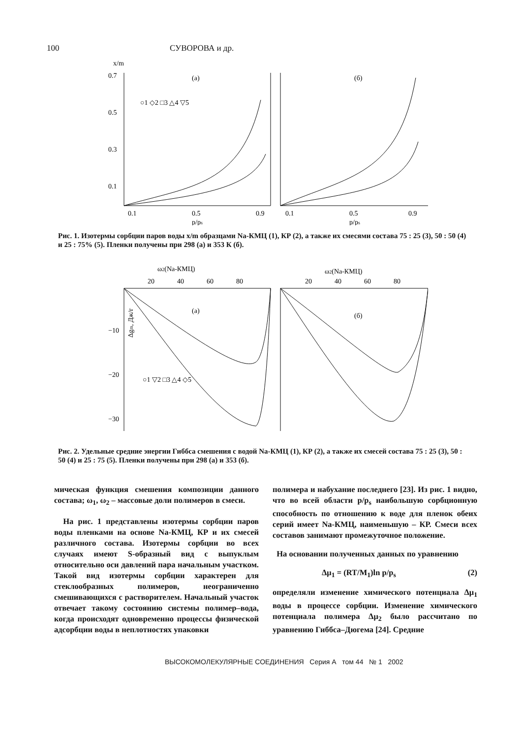100 СУВОРОВА и др.
x/m
0.7
0.5
0.3
0.1
(а)
(б)
○1 ◇2 □3 △4 ▽5
0.1
0.5
0.9
0.1
0.5
0.9
p/ps
p/ps
Рис. 1. Изотермы сорбции паров воды x/m образцами Na-КМЦ (1), КР (2), а также их смесями состава 75 : 25 (3), 50 : 50 (4) и 25 : 75% (5). Пленки получены при 298 (а) и 353 К (б).
ω2(Na-КМЦ)
ω2(Na-КМЦ)
20
40
60
80
20
40
60
80
−10
−20
−30
(а)
(б)
Δgm, Дж/г
○1 ▽2 □3 △4 ◇5
Рис. 2. Удельные средние энергии Гиббса смешения с водой Na-КМЦ (1), КР (2), а также их смесей состава 75 : 25 (3), 50 : 50 (4) и 25 : 75 (5). Пленки получены при 298 (а) и 353 (б).
мическая функция смешения композиции данного состава; ω<sub>1</sub>, ω<sub>2</sub> – массовые доли полимеров в смеси.
На рис. 1 представлены изотермы сорбции паров воды пленками на основе Na-КМЦ, КР и их смесей различного состава. Изотермы сорбции во всех случаях имеют S-образный вид с выпуклым относительно оси давлений пара начальным участком. Такой вид изотермы сорбции характерен для стеклообразных полимеров, неограниченно смешивающихся с растворителем. Начальный участок отвечает такому состоянию системы полимер–вода, когда происходят одновременно процессы физической адсорбции воды в неплотностях упаковки
полимера и набухание последнего [23]. Из рис. 1 видно, что во всей области p/p<sub>s</sub> наибольшую сорбционную способность по отношению к воде для пленок обеих серий имеет Na-КМЦ, наименьшую – КР. Смеси всех составов занимают промежуточное положение.
На основании полученных данных по уравнению
Δμ<sub>1</sub> = (RT/M<sub>1</sub>)ln p/p<sub>s</sub> (2)
определяли изменение химического потенциала Δμ<sub>1</sub> воды в процессе сорбции. Изменение химического потенциала полимера Δμ<sub>2</sub> было рассчитано по уравнению Гиббса–Дюгема [24]. Средние
ВЫСОКОМОЛЕКУЛЯРНЫЕ СОЕДИНЕНИЯ Серия А том 44 № 1 2002